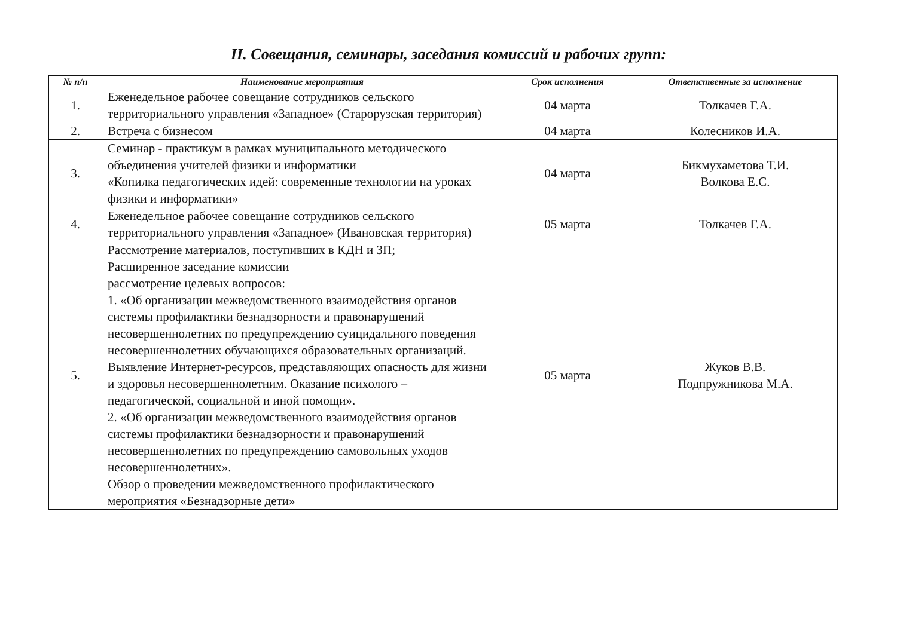II. Совещания, семинары, заседания комиссий и рабочих групп:
| № п/п | Наименование мероприятия | Срок исполнения | Ответственные за исполнение |
| --- | --- | --- | --- |
| 1. | Еженедельное рабочее совещание сотрудников сельского территориального управления «Западное» (Старорузская территория) | 04 марта | Толкачев Г.А. |
| 2. | Встреча с бизнесом | 04 марта | Колесников И.А. |
| 3. | Семинар - практикум в рамках муниципального методического объединения учителей физики и информатики «Копилка педагогических идей: современные технологии на уроках физики и информатики» | 04 марта | Бикмухаметова Т.И. Волкова Е.С. |
| 4. | Еженедельное рабочее совещание сотрудников сельского территориального управления «Западное» (Ивановская территория) | 05 марта | Толкачев Г.А. |
| 5. | Рассмотрение материалов, поступивших в КДН и ЗП; Расширенное заседание комиссии рассмотрение целевых вопросов: 1. «Об организации межведомственного взаимодействия органов системы профилактики безнадзорности и правонарушений несовершеннолетних по предупреждению суицидального поведения несовершеннолетних обучающихся образовательных организаций. Выявление Интернет-ресурсов, представляющих опасность для жизни и здоровья несовершеннолетним. Оказание психолого – педагогической, социальной и иной помощи». 2. «Об организации межведомственного взаимодействия органов системы профилактики безнадзорности и правонарушений несовершеннолетних по предупреждению самовольных уходов несовершеннолетних». Обзор о проведении межведомственного профилактического мероприятия «Безнадзорные дети» | 05 марта | Жуков В.В. Подпружникова М.А. |